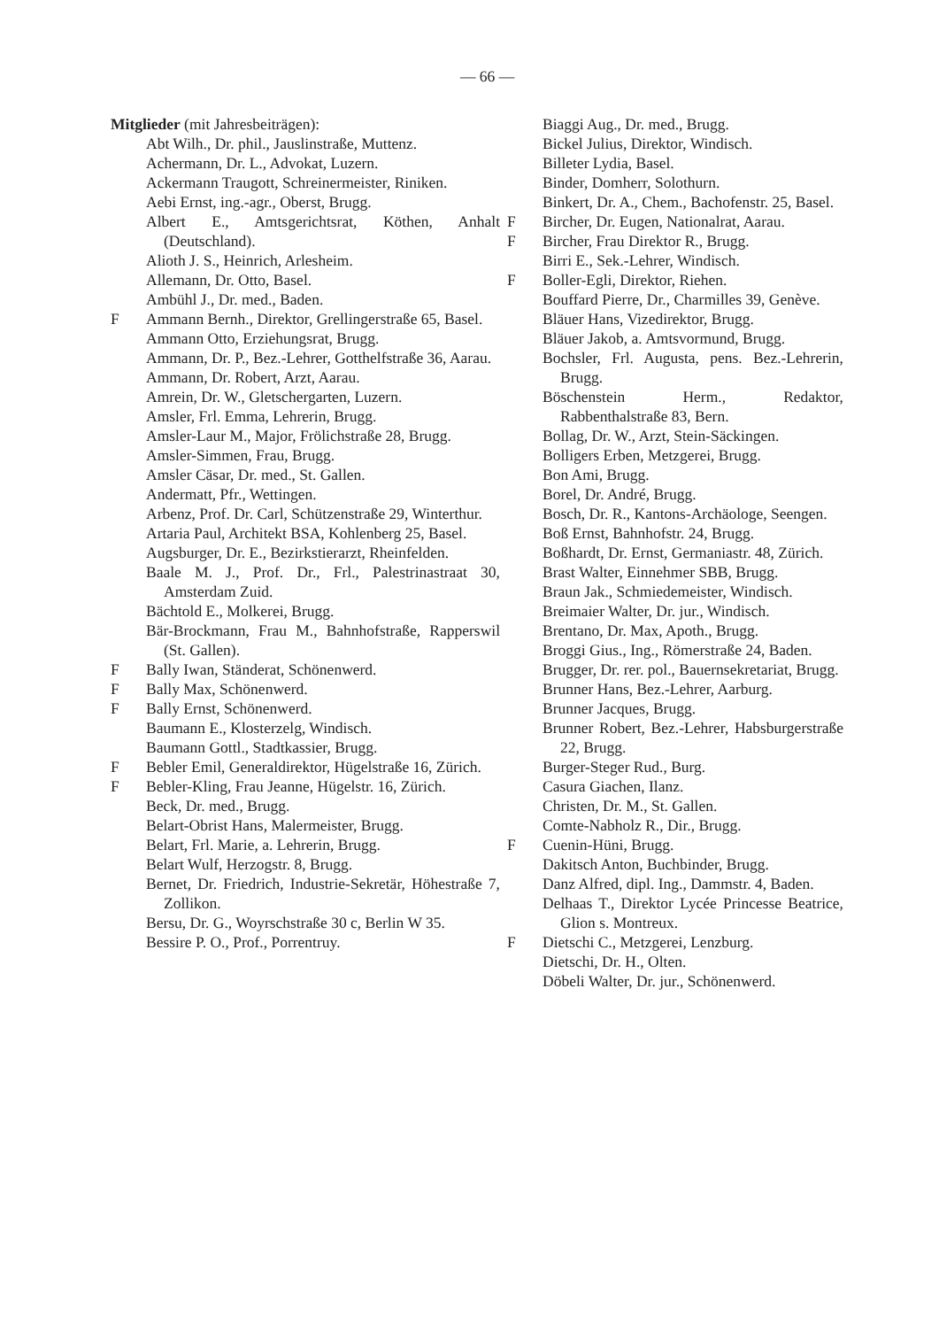— 66 —
Mitglieder (mit Jahresbeiträgen):
Abt Wilh., Dr. phil., Jauslinstraße, Muttenz.
Achermann, Dr. L., Advokat, Luzern.
Ackermann Traugott, Schreinermeister, Riniken.
Aebi Ernst, ing.-agr., Oberst, Brugg.
Albert E., Amtsgerichtsrat, Köthen, Anhalt (Deutschland).
Alioth J. S., Heinrich, Arlesheim.
Allemann, Dr. Otto, Basel.
Ambühl J., Dr. med., Baden.
F Ammann Bernh., Direktor, Grellingerstraße 65, Basel.
Ammann Otto, Erziehungsrat, Brugg.
Ammann, Dr. P., Bez.-Lehrer, Gotthelfstraße 36, Aarau.
Ammann, Dr. Robert, Arzt, Aarau.
Amrein, Dr. W., Gletschergarten, Luzern.
Amsler, Frl. Emma, Lehrerin, Brugg.
Amsler-Laur M., Major, Frölichstraße 28, Brugg.
Amsler-Simmen, Frau, Brugg.
Amsler Cäsar, Dr. med., St. Gallen.
Andermatt, Pfr., Wettingen.
Arbenz, Prof. Dr. Carl, Schützenstraße 29, Winterthur.
Artaria Paul, Architekt BSA, Kohlenberg 25, Basel.
Augsburger, Dr. E., Bezirkstierarzt, Rheinfelden.
Baale M. J., Prof. Dr., Frl., Palestrinastraat 30, Amsterdam Zuid.
Bächtold E., Molkerei, Brugg.
Bär-Brockmann, Frau M., Bahnhofstraße, Rapperswil (St. Gallen).
F Bally Iwan, Ständerat, Schönenwerd.
F Bally Max, Schönenwerd.
F Bally Ernst, Schönenwerd.
Baumann E., Klosterzelg, Windisch.
Baumann Gottl., Stadtkassier, Brugg.
F Bebler Emil, Generaldirektor, Hügelstraße 16, Zürich.
F Bebler-Kling, Frau Jeanne, Hügelstr. 16, Zürich.
Beck, Dr. med., Brugg.
Belart-Obrist Hans, Malermeister, Brugg.
Belart, Frl. Marie, a. Lehrerin, Brugg.
Belart Wulf, Herzogstr. 8, Brugg.
Bernet, Dr. Friedrich, Industrie-Sekretär, Höhestraße 7, Zollikon.
Bersu, Dr. G., Woyrschstraße 30 c, Berlin W 35.
Bessire P. O., Prof., Porrentruy.
Biaggi Aug., Dr. med., Brugg.
Bickel Julius, Direktor, Windisch.
Billeter Lydia, Basel.
Binder, Domherr, Solothurn.
Binkert, Dr. A., Chem., Bachofenstr. 25, Basel.
F Bircher, Dr. Eugen, Nationalrat, Aarau.
F Bircher, Frau Direktor R., Brugg.
Birri E., Sek.-Lehrer, Windisch.
F Boller-Egli, Direktor, Riehen.
Bouffard Pierre, Dr., Charmilles 39, Genève.
Bläuer Hans, Vizedirektor, Brugg.
Bläuer Jakob, a. Amtsvormund, Brugg.
Bochsler, Frl. Augusta, pens. Bez.-Lehrerin, Brugg.
Böschenstein Herm., Redaktor, Rabbenthalstraße 83, Bern.
Bollag, Dr. W., Arzt, Stein-Säckingen.
Bolligers Erben, Metzgerei, Brugg.
Bon Ami, Brugg.
Borel, Dr. André, Brugg.
Bosch, Dr. R., Kantons-Archäologe, Seengen.
Boß Ernst, Bahnhofstr. 24, Brugg.
Boßhardt, Dr. Ernst, Germaniastr. 48, Zürich.
Brast Walter, Einnehmer SBB, Brugg.
Braun Jak., Schmiedemeister, Windisch.
Breimaier Walter, Dr. jur., Windisch.
Brentano, Dr. Max, Apoth., Brugg.
Broggi Gius., Ing., Römerstraße 24, Baden.
Brugger, Dr. rer. pol., Bauernsekretariat, Brugg.
Brunner Hans, Bez.-Lehrer, Aarburg.
Brunner Jacques, Brugg.
Brunner Robert, Bez.-Lehrer, Habsburgerstraße 22, Brugg.
Burger-Steger Rud., Burg.
Casura Giachen, Ilanz.
Christen, Dr. M., St. Gallen.
Comte-Nabholz R., Dir., Brugg.
F Cuenin-Hüni, Brugg.
Dakitsch Anton, Buchbinder, Brugg.
Danz Alfred, dipl. Ing., Dammstr. 4, Baden.
Delhaas T., Direktor Lycée Princesse Beatrice, Glion s. Montreux.
F Dietschi C., Metzgerei, Lenzburg.
Dietschi, Dr. H., Olten.
Döbeli Walter, Dr. jur., Schönenwerd.